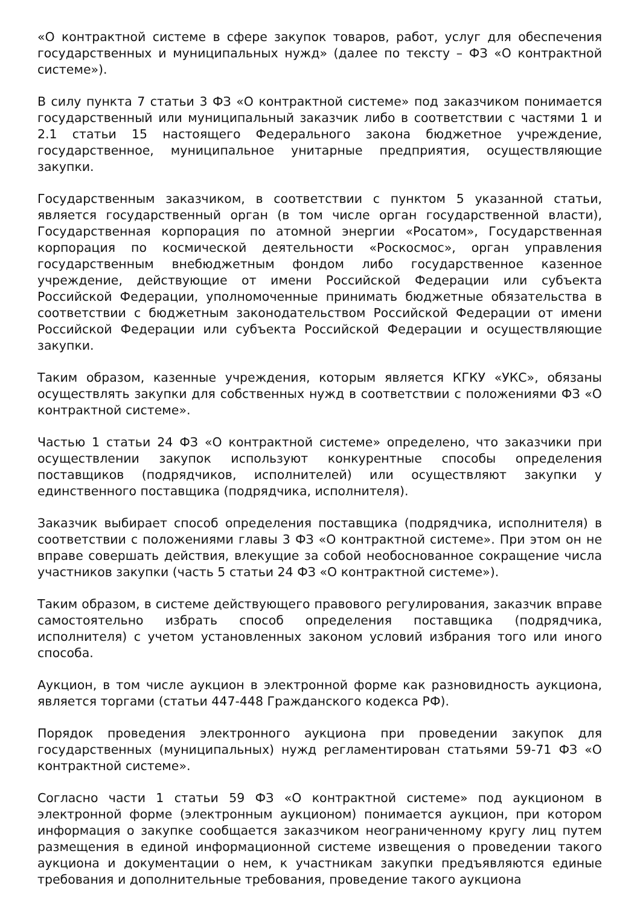«О контрактной системе в сфере закупок товаров, работ, услуг для обеспечения государственных и муниципальных нужд» (далее по тексту – ФЗ «О контрактной системе»).
В силу пункта 7 статьи 3 ФЗ «О контрактной системе» под заказчиком понимается государственный или муниципальный заказчик либо в соответствии с частями 1 и 2.1 статьи 15 настоящего Федерального закона бюджетное учреждение, государственное, муниципальное унитарные предприятия, осуществляющие закупки.
Государственным заказчиком, в соответствии с пунктом 5 указанной статьи, является государственный орган (в том числе орган государственной власти), Государственная корпорация по атомной энергии «Росатом», Государственная корпорация по космической деятельности «Роскосмос», орган управления государственным внебюджетным фондом либо государственное казенное учреждение, действующие от имени Российской Федерации или субъекта Российской Федерации, уполномоченные принимать бюджетные обязательства в соответствии с бюджетным законодательством Российской Федерации от имени Российской Федерации или субъекта Российской Федерации и осуществляющие закупки.
Таким образом, казенные учреждения, которым является КГКУ «УКС», обязаны осуществлять закупки для собственных нужд в соответствии с положениями ФЗ «О контрактной системе».
Частью 1 статьи 24 ФЗ «О контрактной системе» определено, что заказчики при осуществлении закупок используют конкурентные способы определения поставщиков (подрядчиков, исполнителей) или осуществляют закупки у единственного поставщика (подрядчика, исполнителя).
Заказчик выбирает способ определения поставщика (подрядчика, исполнителя) в соответствии с положениями главы 3 ФЗ «О контрактной системе». При этом он не вправе совершать действия, влекущие за собой необоснованное сокращение числа участников закупки (часть 5 статьи 24 ФЗ «О контрактной системе»).
Таким образом, в системе действующего правового регулирования, заказчик вправе самостоятельно избрать способ определения поставщика (подрядчика, исполнителя) с учетом установленных законом условий избрания того или иного способа.
Аукцион, в том числе аукцион в электронной форме как разновидность аукциона, является торгами (статьи 447-448 Гражданского кодекса РФ).
Порядок проведения электронного аукциона при проведении закупок для государственных (муниципальных) нужд регламентирован статьями 59-71 ФЗ «О контрактной системе».
Согласно части 1 статьи 59 ФЗ «О контрактной системе» под аукционом в электронной форме (электронным аукционом) понимается аукцион, при котором информация о закупке сообщается заказчиком неограниченному кругу лиц путем размещения в единой информационной системе извещения о проведении такого аукциона и документации о нем, к участникам закупки предъявляются единые требования и дополнительные требования, проведение такого аукциона